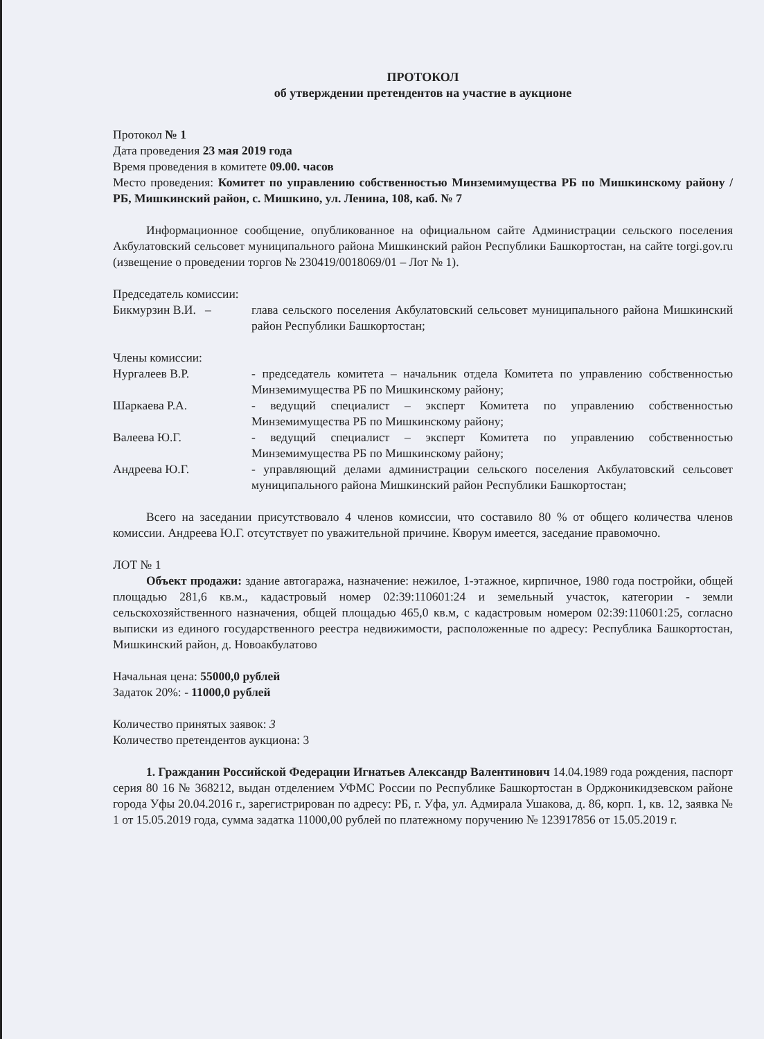ПРОТОКОЛ
об утверждении претендентов на участие в аукционе
Протокол № 1
Дата проведения 23 мая 2019 года
Время проведения в комитете 09.00. часов
Место проведения: Комитет по управлению собственностью Минземимущества РБ по Мишкинскому району / РБ, Мишкинский район, с. Мишкино, ул. Ленина, 108, каб. № 7
Информационное сообщение, опубликованное на официальном сайте Администрации сельского поселения Акбулатовский сельсовет муниципального района Мишкинский район Республики Башкортостан, на сайте torgi.gov.ru (извещение о проведении торгов № 230419/0018069/01 – Лот № 1).
Председатель комиссии:
Бикмурзин В.И. – глава сельского поселения Акбулатовский сельсовет муниципального района Мишкинский район Республики Башкортостан;
Члены комиссии:
Нургалеев В.Р. - председатель комитета – начальник отдела Комитета по управлению собственностью Минземимущества РБ по Мишкинскому району;
Шаркаева Р.А. - ведущий специалист – эксперт Комитета по управлению собственностью Минземимущества РБ по Мишкинскому району;
Валеева Ю.Г. - ведущий специалист – эксперт Комитета по управлению собственностью Минземимущества РБ по Мишкинскому району;
Андреева Ю.Г. - управляющий делами администрации сельского поселения Акбулатовский сельсовет муниципального района Мишкинский район Республики Башкортостан;
Всего на заседании присутствовало 4 членов комиссии, что составило 80 % от общего количества членов комиссии. Андреева Ю.Г. отсутствует по уважительной причине. Кворум имеется, заседание правомочно.
ЛОТ № 1
Объект продажи: здание автогаража, назначение: нежилое, 1-этажное, кирпичное, 1980 года постройки, общей площадью 281,6 кв.м., кадастровый номер 02:39:110601:24 и земельный участок, категории - земли сельскохозяйственного назначения, общей площадью 465,0 кв.м, с кадастровым номером 02:39:110601:25, согласно выписки из единого государственного реестра недвижимости, расположенные по адресу: Республика Башкортостан, Мишкинский район, д. Новоакбулатово
Начальная цена: 55000,0 рублей
Задаток 20%: - 11000,0 рублей
Количество принятых заявок: 3
Количество претендентов аукциона: 3
1. Гражданин Российской Федерации Игнатьев Александр Валентинович 14.04.1989 года рождения, паспорт серия 80 16 № 368212, выдан отделением УФМС России по Республике Башкортостан в Орджоникидзевском районе города Уфы 20.04.2016 г., зарегистрирован по адресу: РБ, г. Уфа, ул. Адмирала Ушакова, д. 86, корп. 1, кв. 12, заявка № 1 от 15.05.2019 года, сумма задатка 11000,00 рублей по платежному поручению № 123917856 от 15.05.2019 г.